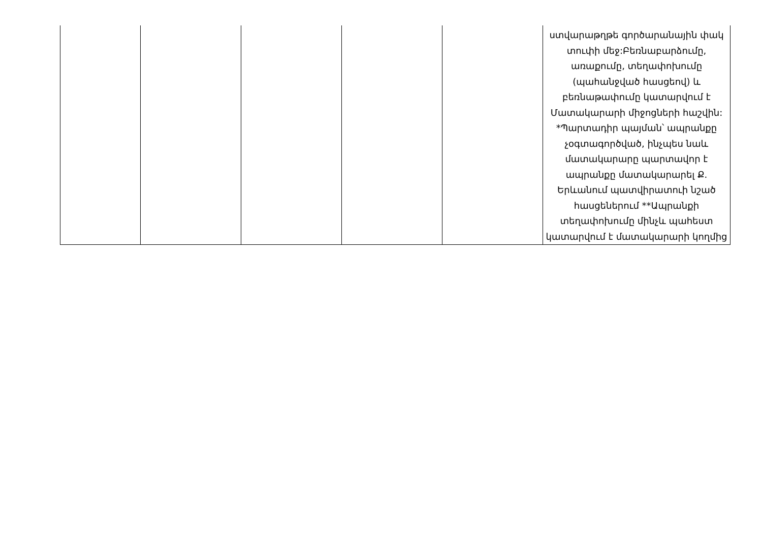| | | | | | ստվարաթղթե գործարանային փակ տուփի մեջ:Բեռնաբարձումը, առաքումը, տեղափոխումը (պահանջված հասցեով) և բեռնաթափումը կատարվում է Մատակարարի միջոցների հաշվին: *Պարտադիր պայման՝ ապրանքը չօգտագործված, ինչպես նաև մատակարարը պարտավոր է ապրանքը մատակարարել Ք. Երևանում պատվիրատուի նշած հասցեներում **Ապրանքի տեղափոխումը մինչև պահեստ կատարվում է մատակարարի կողմից |